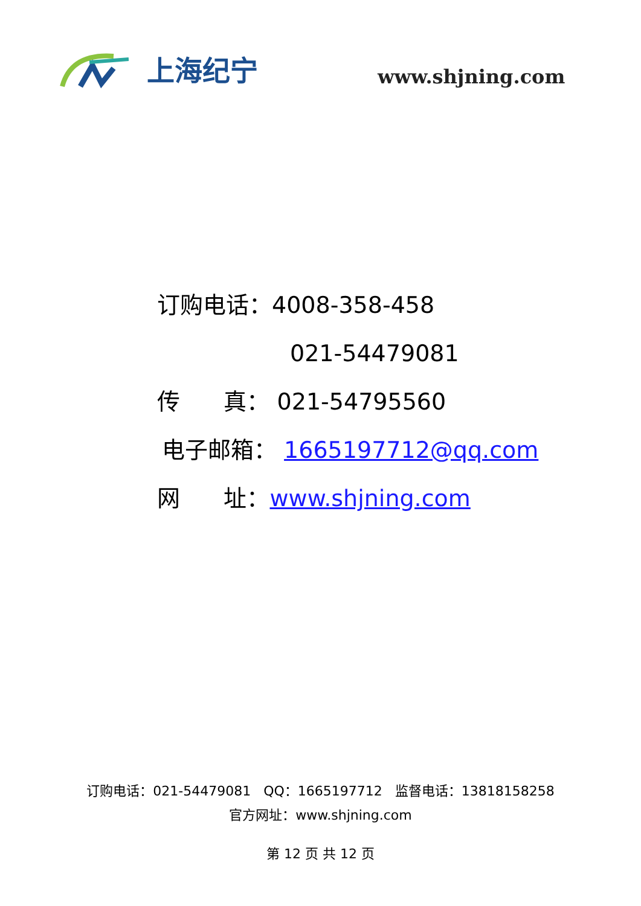上海纪宁
www.shjning.com
订购电话：4008-358-458
021-54479081
传 真： 021-54795560
电子邮箱： 1665197712@qq.com
网 址：www.shjning.com
订购电话：021-54479081 QQ：1665197712 监督电话：13818158258
官方网址：www.shjning.com
第 12 页 共 12 页